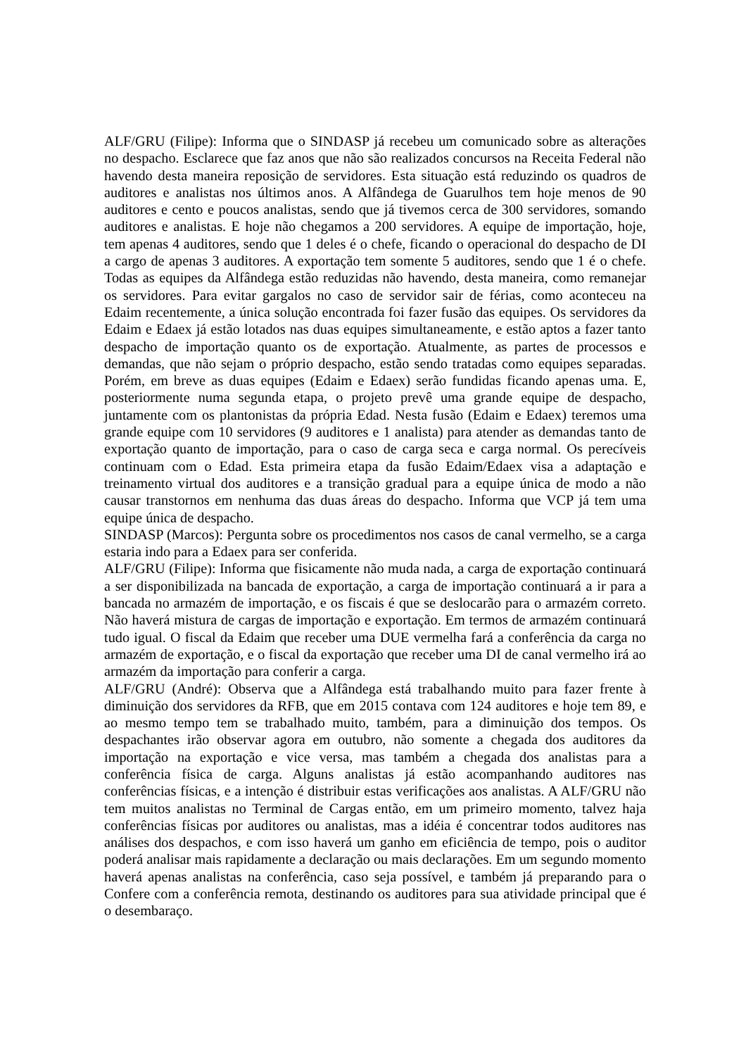ALF/GRU (Filipe): Informa que o SINDASP já recebeu um comunicado sobre as alterações no despacho. Esclarece que faz anos que não são realizados concursos na Receita Federal não havendo desta maneira reposição de servidores. Esta situação está reduzindo os quadros de auditores e analistas nos últimos anos. A Alfândega de Guarulhos tem hoje menos de 90 auditores e cento e poucos analistas, sendo que já tivemos cerca de 300 servidores, somando auditores e analistas. E hoje não chegamos a 200 servidores. A equipe de importação, hoje, tem apenas 4 auditores, sendo que 1 deles é o chefe, ficando o operacional do despacho de DI a cargo de apenas 3 auditores. A exportação tem somente 5 auditores, sendo que 1 é o chefe. Todas as equipes da Alfândega estão reduzidas não havendo, desta maneira, como remanejar os servidores. Para evitar gargalos no caso de servidor sair de férias, como aconteceu na Edaim recentemente, a única solução encontrada foi fazer fusão das equipes. Os servidores da Edaim e Edaex já estão lotados nas duas equipes simultaneamente, e estão aptos a fazer tanto despacho de importação quanto os de exportação. Atualmente, as partes de processos e demandas, que não sejam o próprio despacho, estão sendo tratadas como equipes separadas. Porém, em breve as duas equipes (Edaim e Edaex) serão fundidas ficando apenas uma. E, posteriormente numa segunda etapa, o projeto prevê uma grande equipe de despacho, juntamente com os plantonistas da própria Edad. Nesta fusão (Edaim e Edaex) teremos uma grande equipe com 10 servidores (9 auditores e 1 analista) para atender as demandas tanto de exportação quanto de importação, para o caso de carga seca e carga normal. Os perecíveis continuam com o Edad. Esta primeira etapa da fusão Edaim/Edaex visa a adaptação e treinamento virtual dos auditores e a transição gradual para a equipe única de modo a não causar transtornos em nenhuma das duas áreas do despacho. Informa que VCP já tem uma equipe única de despacho.
SINDASP (Marcos): Pergunta sobre os procedimentos nos casos de canal vermelho, se a carga estaria indo para a Edaex para ser conferida.
ALF/GRU (Filipe): Informa que fisicamente não muda nada, a carga de exportação continuará a ser disponibilizada na bancada de exportação, a carga de importação continuará a ir para a bancada no armazém de importação, e os fiscais é que se deslocarão para o armazém correto. Não haverá mistura de cargas de importação e exportação. Em termos de armazém continuará tudo igual. O fiscal da Edaim que receber uma DUE vermelha fará a conferência da carga no armazém de exportação, e o fiscal da exportação que receber uma DI de canal vermelho irá ao armazém da importação para conferir a carga.
ALF/GRU (André): Observa que a Alfândega está trabalhando muito para fazer frente à diminuição dos servidores da RFB, que em 2015 contava com 124 auditores e hoje tem 89, e ao mesmo tempo tem se trabalhado muito, também, para a diminuição dos tempos. Os despachantes irão observar agora em outubro, não somente a chegada dos auditores da importação na exportação e vice versa, mas também a chegada dos analistas para a conferência física de carga. Alguns analistas já estão acompanhando auditores nas conferências físicas, e a intenção é distribuir estas verificações aos analistas. A ALF/GRU não tem muitos analistas no Terminal de Cargas então, em um primeiro momento, talvez haja conferências físicas por auditores ou analistas, mas a idéia é concentrar todos auditores nas análises dos despachos, e com isso haverá um ganho em eficiência de tempo, pois o auditor poderá analisar mais rapidamente a declaração ou mais declarações. Em um segundo momento haverá apenas analistas na conferência, caso seja possível, e também já preparando para o Confere com a conferência remota, destinando os auditores para sua atividade principal que é o desembaraço.